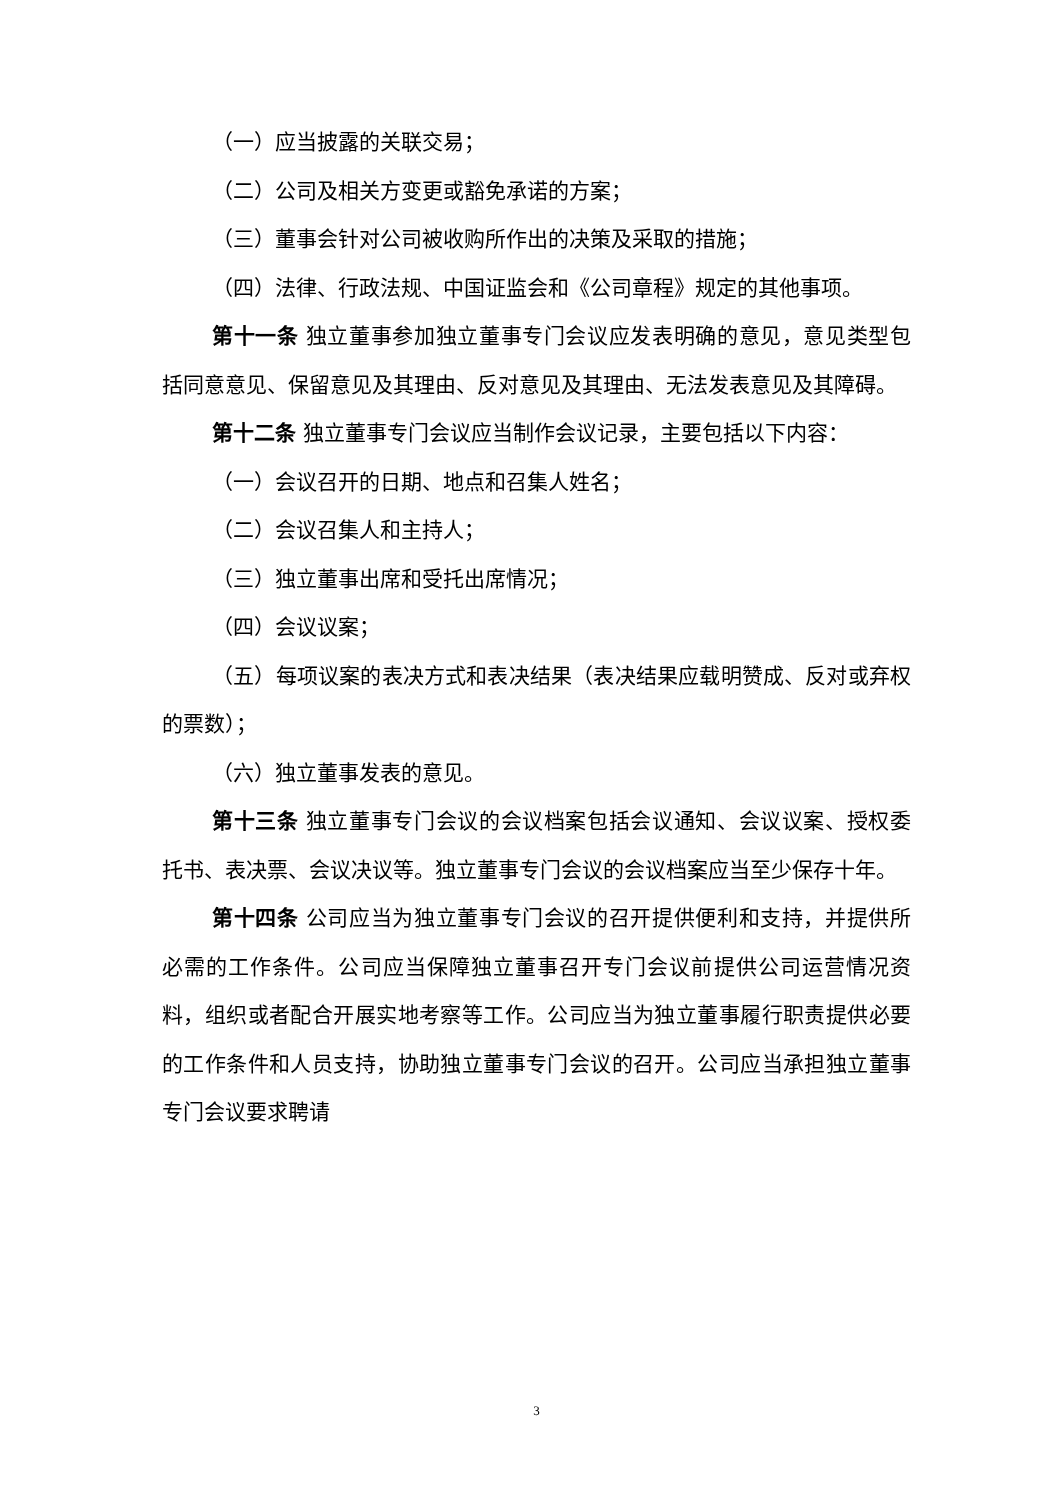（一）应当披露的关联交易；
（二）公司及相关方变更或豁免承诺的方案；
（三）董事会针对公司被收购所作出的决策及采取的措施；
（四）法律、行政法规、中国证监会和《公司章程》规定的其他事项。
第十一条 独立董事参加独立董事专门会议应发表明确的意见，意见类型包括同意意见、保留意见及其理由、反对意见及其理由、无法发表意见及其障碍。
第十二条 独立董事专门会议应当制作会议记录，主要包括以下内容：
（一）会议召开的日期、地点和召集人姓名；
（二）会议召集人和主持人；
（三）独立董事出席和受托出席情况；
（四）会议议案；
（五）每项议案的表决方式和表决结果（表决结果应载明赞成、反对或弃权的票数）；
（六）独立董事发表的意见。
第十三条 独立董事专门会议的会议档案包括会议通知、会议议案、授权委托书、表决票、会议决议等。独立董事专门会议的会议档案应当至少保存十年。
第十四条 公司应当为独立董事专门会议的召开提供便利和支持，并提供所必需的工作条件。公司应当保障独立董事召开专门会议前提供公司运营情况资料，组织或者配合开展实地考察等工作。公司应当为独立董事履行职责提供必要的工作条件和人员支持，协助独立董事专门会议的召开。公司应当承担独立董事专门会议要求聘请
3